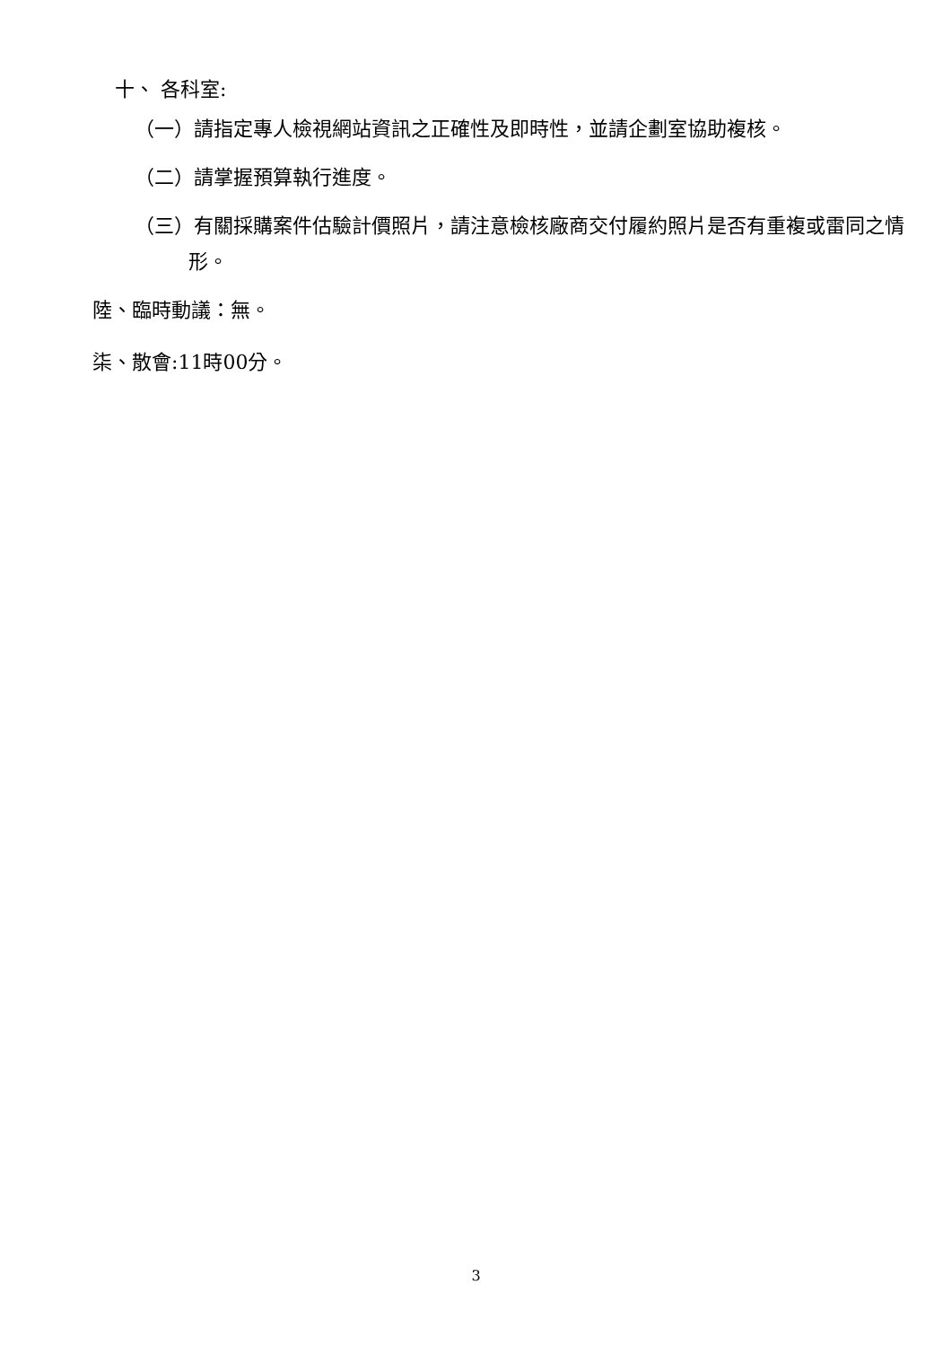十、 各科室:
（一）請指定專人檢視網站資訊之正確性及即時性，並請企劃室協助複核。
（二）請掌握預算執行進度。
（三）有關採購案件估驗計價照片，請注意檢核廠商交付履約照片是否有重複或雷同之情形。
陸、臨時動議：無。
柒、散會:11時00分。
3